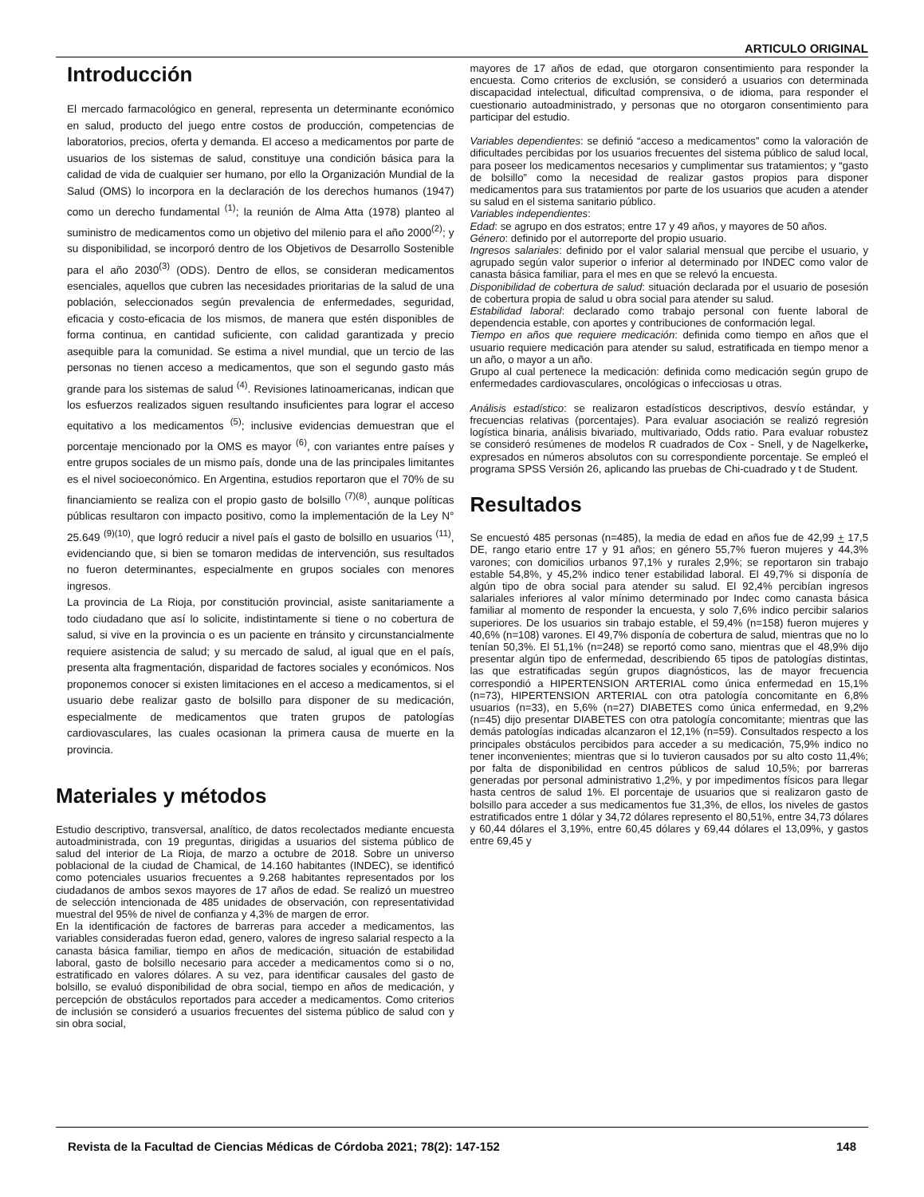ARTICULO ORIGINAL
Introducción
El mercado farmacológico en general, representa un determinante económico en salud, producto del juego entre costos de producción, competencias de laboratorios, precios, oferta y demanda. El acceso a medicamentos por parte de usuarios de los sistemas de salud, constituye una condición básica para la calidad de vida de cualquier ser humano, por ello la Organización Mundial de la Salud (OMS) lo incorpora en la declaración de los derechos humanos (1947) como un derecho fundamental <sup>(1)</sup>; la reunión de Alma Atta (1978) planteo al suministro de medicamentos como un objetivo del milenio para el año 2000<sup>(2)</sup>; y su disponibilidad, se incorporó dentro de los Objetivos de Desarrollo Sostenible para el año 2030<sup>(3)</sup> (ODS). Dentro de ellos, se consideran medicamentos esenciales, aquellos que cubren las necesidades prioritarias de la salud de una población, seleccionados según prevalencia de enfermedades, seguridad, eficacia y costo-eficacia de los mismos, de manera que estén disponibles de forma continua, en cantidad suficiente, con calidad garantizada y precio asequible para la comunidad. Se estima a nivel mundial, que un tercio de las personas no tienen acceso a medicamentos, que son el segundo gasto más grande para los sistemas de salud <sup>(4)</sup>. Revisiones latinoamericanas, indican que los esfuerzos realizados siguen resultando insuficientes para lograr el acceso equitativo a los medicamentos <sup>(5)</sup>; inclusive evidencias demuestran que el porcentaje mencionado por la OMS es mayor <sup>(6)</sup>, con variantes entre países y entre grupos sociales de un mismo país, donde una de las principales limitantes es el nivel socioeconómico. En Argentina, estudios reportaron que el 70% de su financiamiento se realiza con el propio gasto de bolsillo <sup>(7)(8)</sup>, aunque políticas públicas resultaron con impacto positivo, como la implementación de la Ley N° 25.649 <sup>(9)(10)</sup>, que logró reducir a nivel país el gasto de bolsillo en usuarios <sup>(11)</sup>, evidenciando que, si bien se tomaron medidas de intervención, sus resultados no fueron determinantes, especialmente en grupos sociales con menores ingresos.
La provincia de La Rioja, por constitución provincial, asiste sanitariamente a todo ciudadano que así lo solicite, indistintamente si tiene o no cobertura de salud, si vive en la provincia o es un paciente en tránsito y circunstancialmente requiere asistencia de salud; y su mercado de salud, al igual que en el país, presenta alta fragmentación, disparidad de factores sociales y económicos. Nos proponemos conocer si existen limitaciones en el acceso a medicamentos, si el usuario debe realizar gasto de bolsillo para disponer de su medicación, especialmente de medicamentos que traten grupos de patologías cardiovasculares, las cuales ocasionan la primera causa de muerte en la provincia.
Materiales y métodos
Estudio descriptivo, transversal, analítico, de datos recolectados mediante encuesta autoadministrada, con 19 preguntas, dirigidas a usuarios del sistema público de salud del interior de La Rioja, de marzo a octubre de 2018. Sobre un universo poblacional de la ciudad de Chamical, de 14.160 habitantes (INDEC), se identificó como potenciales usuarios frecuentes a 9.268 habitantes representados por los ciudadanos de ambos sexos mayores de 17 años de edad. Se realizó un muestreo de selección intencionada de 485 unidades de observación, con representatividad muestral del 95% de nivel de confianza y 4,3% de margen de error.
En la identificación de factores de barreras para acceder a medicamentos, las variables consideradas fueron edad, genero, valores de ingreso salarial respecto a la canasta básica familiar, tiempo en años de medicación, situación de estabilidad laboral, gasto de bolsillo necesario para acceder a medicamentos como si o no, estratificado en valores dólares. A su vez, para identificar causales del gasto de bolsillo, se evaluó disponibilidad de obra social, tiempo en años de medicación, y percepción de obstáculos reportados para acceder a medicamentos. Como criterios de inclusión se consideró a usuarios frecuentes del sistema público de salud con y sin obra social,
mayores de 17 años de edad, que otorgaron consentimiento para responder la encuesta. Como criterios de exclusión, se consideró a usuarios con determinada discapacidad intelectual, dificultad comprensiva, o de idioma, para responder el cuestionario autoadministrado, y personas que no otorgaron consentimiento para participar del estudio.
Variables dependientes: se definió “acceso a medicamentos” como la valoración de dificultades percibidas por los usuarios frecuentes del sistema público de salud local, para poseer los medicamentos necesarios y cumplimentar sus tratamientos; y “gasto de bolsillo” como la necesidad de realizar gastos propios para disponer medicamentos para sus tratamientos por parte de los usuarios que acuden a atender su salud en el sistema sanitario público.
Variables independientes:
Edad: se agrupo en dos estratos; entre 17 y 49 años, y mayores de 50 años.
Género: definido por el autorreporte del propio usuario.
Ingresos salariales: definido por el valor salarial mensual que percibe el usuario, y agrupado según valor superior o inferior al determinado por INDEC como valor de canasta básica familiar, para el mes en que se relevó la encuesta.
Disponibilidad de cobertura de salud: situación declarada por el usuario de posesión de cobertura propia de salud u obra social para atender su salud.
Estabilidad laboral: declarado como trabajo personal con fuente laboral de dependencia estable, con aportes y contribuciones de conformación legal.
Tiempo en años que requiere medicación: definida como tiempo en años que el usuario requiere medicación para atender su salud, estratificada en tiempo menor a un año, o mayor a un año.
Grupo al cual pertenece la medicación: definida como medicación según grupo de enfermedades cardiovasculares, oncológicas o infecciosas u otras.
Análisis estadístico: se realizaron estadísticos descriptivos, desvío estándar, y frecuencias relativas (porcentajes). Para evaluar asociación se realizó regresión logística binaria, análisis bivariado, multivariado, Odds ratio. Para evaluar robustez se consideró resúmenes de modelos R cuadrados de Cox - Snell, y de Nagelkerke, expresados en números absolutos con su correspondiente porcentaje. Se empleó el programa SPSS Versión 26, aplicando las pruebas de Chi-cuadrado y t de Student.
Resultados
Se encuestó 485 personas (n=485), la media de edad en años fue de 42,99 + 17,5 DE, rango etario entre 17 y 91 años; en género 55,7% fueron mujeres y 44,3% varones; con domicilios urbanos 97,1% y rurales 2,9%; se reportaron sin trabajo estable 54,8%, y 45,2% indico tener estabilidad laboral. El 49,7% si disponía de algún tipo de obra social para atender su salud. El 92,4% percibían ingresos salariales inferiores al valor mínimo determinado por Indec como canasta básica familiar al momento de responder la encuesta, y solo 7,6% indico percibir salarios superiores. De los usuarios sin trabajo estable, el 59,4% (n=158) fueron mujeres y 40,6% (n=108) varones. El 49,7% disponía de cobertura de salud, mientras que no lo tenían 50,3%. El 51,1% (n=248) se reportó como sano, mientras que el 48,9% dijo presentar algún tipo de enfermedad, describiendo 65 tipos de patologías distintas, las que estratificadas según grupos diagnósticos, las de mayor frecuencia correspondió a HIPERTENSION ARTERIAL como única enfermedad en 15,1% (n=73), HIPERTENSION ARTERIAL con otra patología concomitante en 6,8% usuarios (n=33), en 5,6% (n=27) DIABETES como única enfermedad, en 9,2% (n=45) dijo presentar DIABETES con otra patología concomitante; mientras que las demás patologías indicadas alcanzaron el 12,1% (n=59). Consultados respecto a los principales obstáculos percibidos para acceder a su medicación, 75,9% indico no tener inconvenientes; mientras que si lo tuvieron causados por su alto costo 11,4%; por falta de disponibilidad en centros públicos de salud 10,5%; por barreras generadas por personal administrativo 1,2%, y por impedimentos físicos para llegar hasta centros de salud 1%. El porcentaje de usuarios que si realizaron gasto de bolsillo para acceder a sus medicamentos fue 31,3%, de ellos, los niveles de gastos estratificados entre 1 dólar y 34,72 dólares represento el 80,51%, entre 34,73 dólares y 60,44 dólares el 3,19%, entre 60,45 dólares y 69,44 dólares el 13,09%, y gastos entre 69,45 y
Revista de la Facultad de Ciencias Médicas de Córdoba 2021; 78(2): 147-152 148